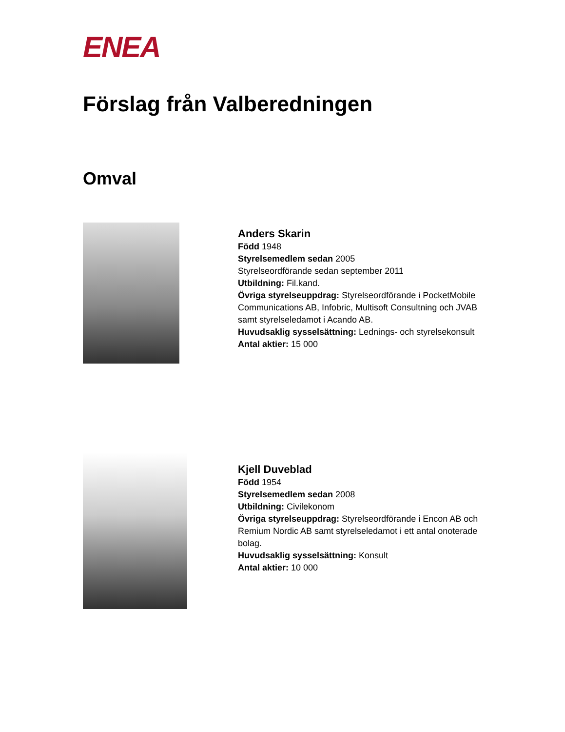ENEA
Förslag från Valberedningen
Omval
Anders Skarin
Född 1948
Styrelsemedlem sedan 2005
Styrelseordförande sedan september 2011
Utbildning: Fil.kand.
Övriga styrelseuppdrag: Styrelseordförande i PocketMobile Communications AB, Infobric, Multisoft Consultning och JVAB samt styrelseledamot i Acando AB.
Huvudsaklig sysselsättning: Lednings- och styrelsekonsult
Antal aktier: 15 000
Kjell Duveblad
Född 1954
Styrelsemedlem sedan 2008
Utbildning: Civilekonom
Övriga styrelseuppdrag: Styrelseordförande i Encon AB och Remium Nordic AB samt styrelseledamot i ett antal onoterade bolag.
Huvudsaklig sysselsättning: Konsult
Antal aktier: 10 000